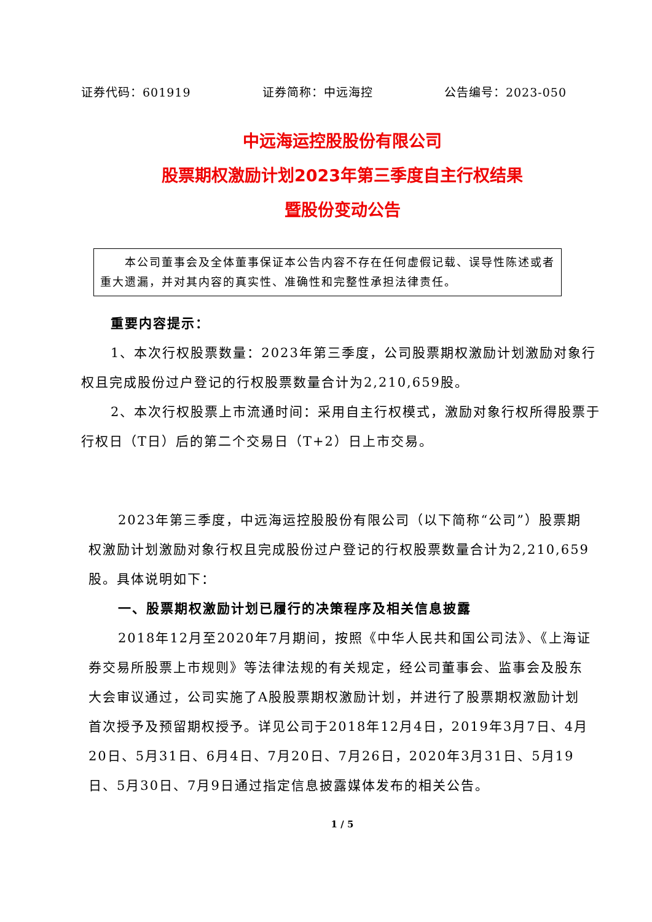证券代码：601919 证券简称：中远海控 公告编号：2023-050
中远海运控股股份有限公司
股票期权激励计划2023年第三季度自主行权结果
暨股份变动公告
　　本公司董事会及全体董事保证本公告内容不存在任何虚假记载、误导性陈述或者重大遗漏，并对其内容的真实性、准确性和完整性承担法律责任。
重要内容提示：
1、本次行权股票数量：2023年第三季度，公司股票期权激励计划激励对象行权且完成股份过户登记的行权股票数量合计为2,210,659股。
2、本次行权股票上市流通时间：采用自主行权模式，激励对象行权所得股票于行权日（T日）后的第二个交易日（T+2）日上市交易。
2023年第三季度，中远海运控股股份有限公司（以下简称“公司”）股票期权激励计划激励对象行权且完成股份过户登记的行权股票数量合计为2,210,659股。具体说明如下：
一、股票期权激励计划已履行的决策程序及相关信息披露
2018年12月至2020年7月期间，按照《中华人民共和国公司法》、《上海证券交易所股票上市规则》等法律法规的有关规定，经公司董事会、监事会及股东大会审议通过，公司实施了A股股票期权激励计划，并进行了股票期权激励计划首次授予及预留期权授予。详见公司于2018年12月4日，2019年3月7日、4月20日、5月31日、6月4日、7月20日、7月26日，2020年3月31日、5月19日、5月30日、7月9日通过指定信息披露媒体发布的相关公告。
1 / 5